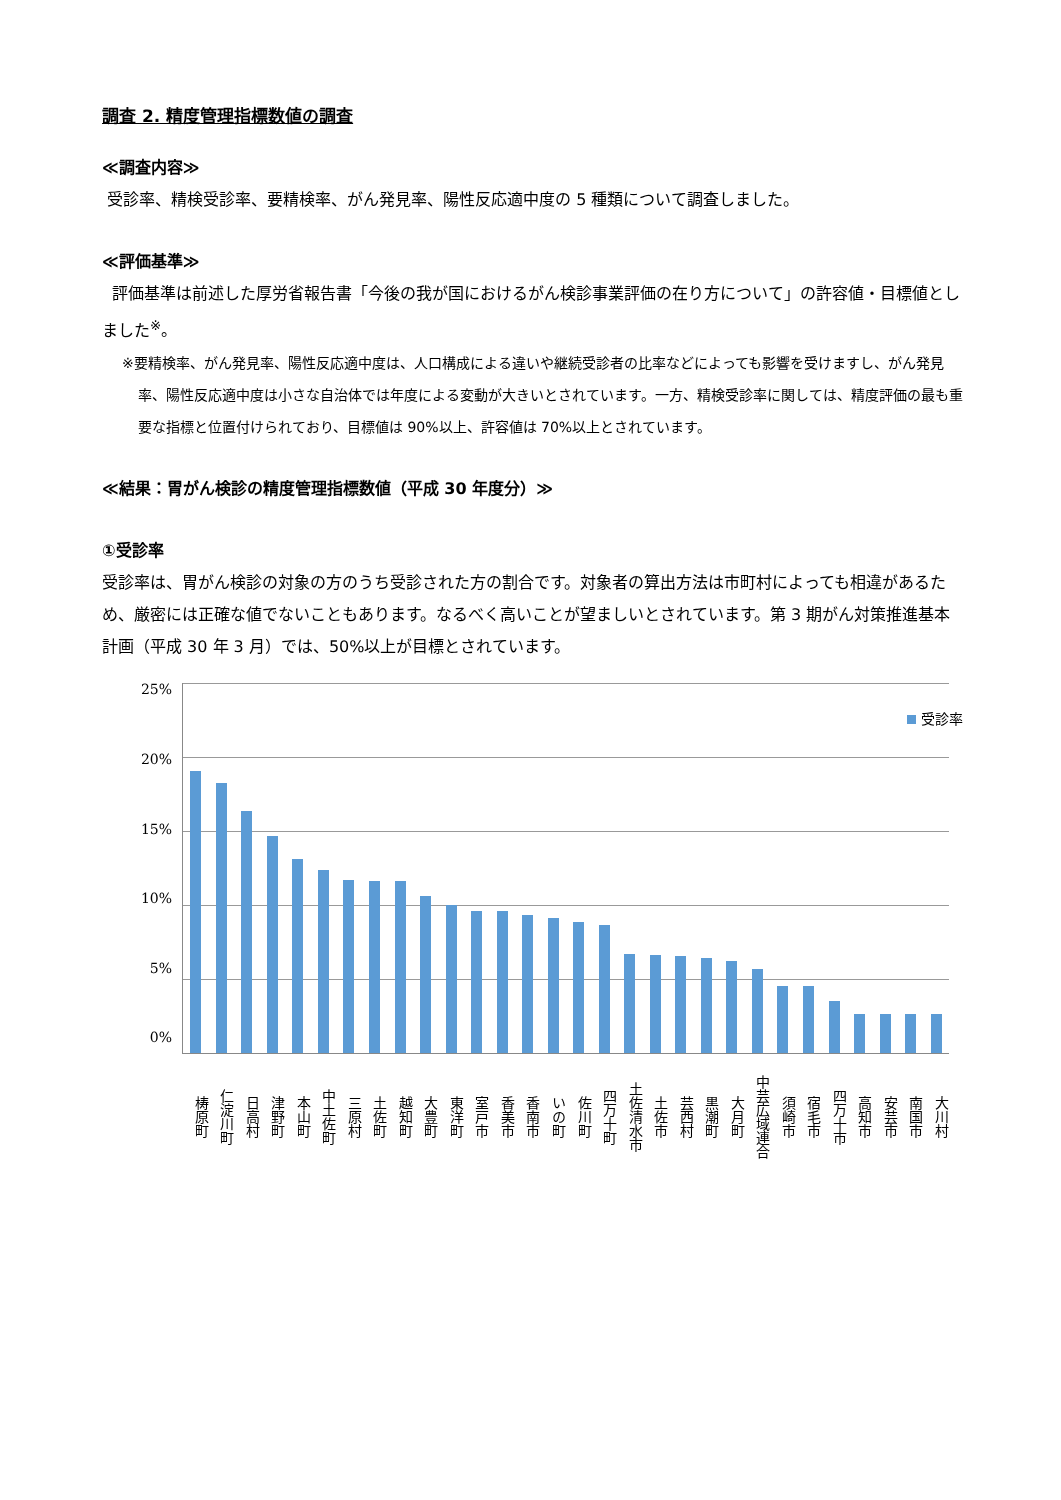調査 2. 精度管理指標数値の調査
≪調査内容≫
受診率、精検受診率、要精検率、がん発見率、陽性反応適中度の 5 種類について調査しました。
≪評価基準≫
評価基準は前述した厚労省報告書「今後の我が国におけるがん検診事業評価の在り方について」の許容値・目標値としました<sup>※</sup>。
※要精検率、がん発見率、陽性反応適中度は、人口構成による違いや継続受診者の比率などによっても影響を受けますし、がん発見率、陽性反応適中度は小さな自治体では年度による変動が大きいとされています。一方、精検受診率に関しては、精度評価の最も重要な指標と位置付けられており、目標値は 90%以上、許容値は 70%以上とされています。
≪結果：胃がん検診の精度管理指標数値（平成 30 年度分）≫
①受診率
受診率は、胃がん検診の対象の方のうち受診された方の割合です。対象者の算出方法は市町村によっても相違があるため、厳密には正確な値でないこともあります。なるべく高いことが望ましいとされています。第 3 期がん対策推進基本計画（平成 30 年 3 月）では、50%以上が目標とされています。
25%
20%
15%
10%
5%
0%
受診率
梼原町 仁淀川町 日高村 津野町 本山町 中土佐町 三原村 土佐町 越知町 大豊町 東洋町 室戸市 香美市 香南市 いの町 佐川町 四万十町 土佐清水市 土佐市 芸西村 黒潮町 大月町 中芸広域連合 須崎市 宿毛市 四万十市 高知市 安芸市 南国市 大川村